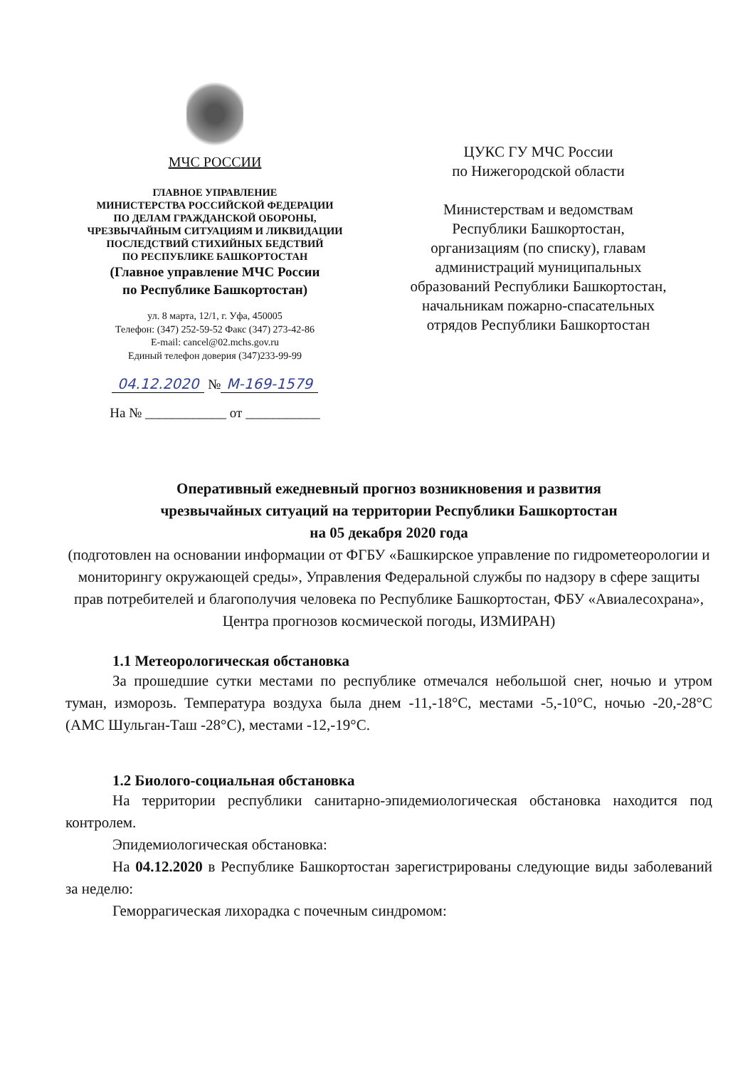МЧС РОССИИ
ГЛАВНОЕ УПРАВЛЕНИЕ
МИНИСТЕРСТВА РОССИЙСКОЙ ФЕДЕРАЦИИ
ПО ДЕЛАМ ГРАЖДАНСКОЙ ОБОРОНЫ,
ЧРЕЗВЫЧАЙНЫМ СИТУАЦИЯМ И ЛИКВИДАЦИИ
ПОСЛЕДСТВИЙ СТИХИЙНЫХ БЕДСТВИЙ
ПО РЕСПУБЛИКЕ БАШКОРТОСТАН
(Главное управление МЧС России
по Республике Башкортостан)
ул. 8 марта, 12/1, г. Уфа, 450005
Телефон: (347) 252-59-52 Факс (347) 273-42-86
E-mail: cancel@02.mchs.gov.ru
Единый телефон доверия (347)233-99-99
04.12.2020 № М-169-1579
На № ____________ от ___________
ЦУКС ГУ МЧС России
по Нижегородской области
Министерствам и ведомствам
Республики Башкортостан,
организациям (по списку), главам
администраций муниципальных
образований Республики Башкортостан,
начальникам пожарно-спасательных
отрядов Республики Башкортостан
Оперативный ежедневный прогноз возникновения и развития
чрезвычайных ситуаций на территории Республики Башкортостан
на 05 декабря 2020 года
(подготовлен на основании информации от ФГБУ «Башкирское управление по гидрометеорологии и мониторингу окружающей среды», Управления Федеральной службы по надзору в сфере защиты прав потребителей и благополучия человека по Республике Башкортостан, ФБУ «Авиалесохрана», Центра прогнозов космической погоды, ИЗМИРАН)
1.1 Метеорологическая обстановка
За прошедшие сутки местами по республике отмечался небольшой снег, ночью и утром туман, изморозь. Температура воздуха была днем -11,-18°С, местами -5,-10°С, ночью -20,-28°С (АМС Шульган-Таш -28°С), местами -12,-19°С.
1.2 Биолого-социальная обстановка
На территории республики санитарно-эпидемиологическая обстановка находится под контролем.
Эпидемиологическая обстановка:
На 04.12.2020 в Республике Башкортостан зарегистрированы следующие виды заболеваний за неделю:
Геморрагическая лихорадка с почечным синдромом: